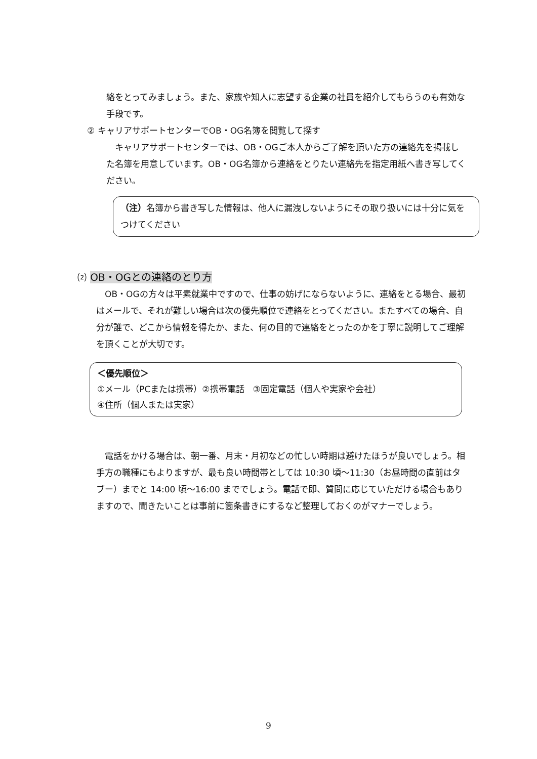絡をとってみましょう。また、家族や知人に志望する企業の社員を紹介してもらうのも有効な手段です。
② キャリアサポートセンターでOB・OG名簿を閲覧して探す
　キャリアサポートセンターでは、OB・OGご本人からご了解を頂いた方の連絡先を掲載した名簿を用意しています。OB・OG名簿から連絡をとりたい連絡先を指定用紙へ書き写してください。
（注）名簿から書き写した情報は、他人に漏洩しないようにその取り扱いには十分に気をつけてください
⑵ OB・OGとの連絡のとり方
　OB・OGの方々は平素就業中ですので、仕事の妨げにならないように、連絡をとる場合、最初はメールで、それが難しい場合は次の優先順位で連絡をとってください。またすべての場合、自分が誰で、どこから情報を得たか、また、何の目的で連絡をとったのかを丁寧に説明してご理解を頂くことが大切です。
＜優先順位＞
①メール（PCまたは携帯）②携帯電話　③固定電話（個人や実家や会社）
④住所（個人または実家）
　電話をかける場合は、朝一番、月末・月初などの忙しい時期は避けたほうが良いでしょう。相手方の職種にもよりますが、最も良い時間帯としては 10:30 頃～11:30（お昼時間の直前はタブー）までと 14:00 頃～16:00 まででしょう。電話で即、質問に応じていただける場合もありますので、聞きたいことは事前に箇条書きにするなど整理しておくのがマナーでしょう。
9